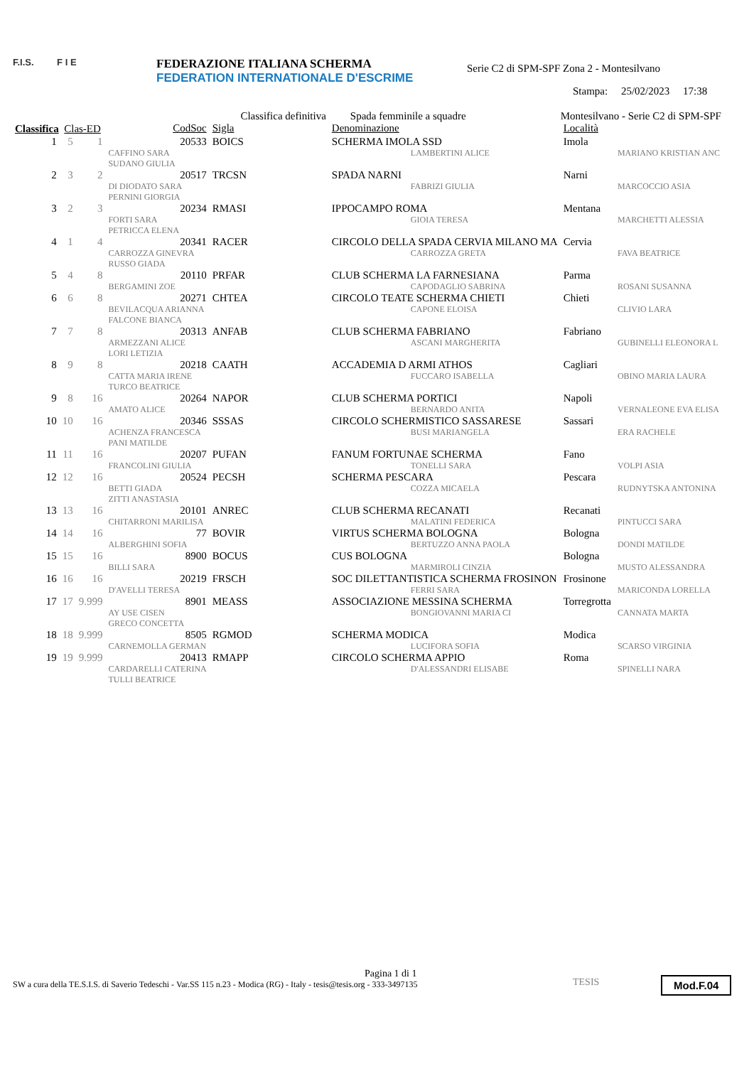F.I.S. F I E
FEDERAZIONE ITALIANA SCHERMA
FEDERATION INTERNATIONALE D'ESCRIME
Serie C2 di SPM-SPF Zona 2 - Montesilvano
Stampa: 25/02/2023 17:38
| | | | Classifica definitiva | | Spada femminile a squadre | Montesilvano - Serie C2 di SPM-SPF | |
| Classifica | Clas-ED | | CodSoc | Sigla | Denominazione | Località | |
| 1 | 5 | 1 | 20533 | BOICS | SCHERMA IMOLA SSD | Imola | |
| | | | CAFFINO SARA SUDANO GIULIA | | LAMBERTINI ALICE | | MARIANO KRISTIAN ANC |
| 2 | 3 | 2 | 20517 | TRCSN | SPADA NARNI | Narni | |
| | | | DI DIODATO SARA PERNINI GIORGIA | | FABRIZI GIULIA | | MARCOCCIO ASIA |
| 3 | 2 | 3 | 20234 | RMASI | IPPOCAMPO ROMA | Mentana | |
| | | | FORTI SARA PETRICCA ELENA | | GIOIA TERESA | | MARCHETTI ALESSIA |
| 4 | 1 | 4 | 20341 | RACER | CIRCOLO DELLA SPADA CERVIA MILANO MA | Cervia | |
| | | | CARROZZA GINEVRA RUSSO GIADA | | CARROZZA GRETA | | FAVA BEATRICE |
| 5 | 4 | 8 | 20110 | PRFAR | CLUB SCHERMA LA FARNESIANA | Parma | |
| | | | BERGAMINI ZOE | | CAPODAGLIO SABRINA | | ROSANI SUSANNA |
| 6 | 6 | 8 | 20271 | CHTEA | CIRCOLO TEATE SCHERMA CHIETI | Chieti | |
| | | | BEVILACQUA ARIANNA FALCONE BIANCA | | CAPONE ELOISA | | CLIVIO LARA |
| 7 | 7 | 8 | 20313 | ANFAB | CLUB SCHERMA FABRIANO | Fabriano | |
| | | | ARMEZZANI ALICE LORI LETIZIA | | ASCANI MARGHERITA | | GUBINELLI ELEONORA L |
| 8 | 9 | 8 | 20218 | CAATH | ACCADEMIA D ARMI ATHOS | Cagliari | |
| | | | CATTA MARIA IRENE TURCO BEATRICE | | FUCCARO ISABELLA | | OBINO MARIA LAURA |
| 9 | 8 | 16 | 20264 | NAPOR | CLUB SCHERMA PORTICI | Napoli | |
| | | | AMATO ALICE | | BERNARDO ANITA | | VERNALEONE EVA ELISA |
| 10 | 10 | 16 | 20346 | SSSAS | CIRCOLO SCHERMISTICO SASSARESE | Sassari | |
| | | | ACHENZA FRANCESCA PANI MATILDE | | BUSI MARIANGELA | | ERA RACHELE |
| 11 | 11 | 16 | 20207 | PUFAN | FANUM FORTUNAE SCHERMA | Fano | |
| | | | FRANCOLINI GIULIA | | TONELLI SARA | | VOLPI ASIA |
| 12 | 12 | 16 | 20524 | PECSH | SCHERMA PESCARA | Pescara | |
| | | | BETTI GIADA ZITTI ANASTASIA | | COZZA MICAELA | | RUDNYTSKA ANTONINA |
| 13 | 13 | 16 | 20101 | ANREC | CLUB SCHERMA RECANATI | Recanati | |
| | | | CHITARRONI MARILISA | | MALATINI FEDERICA | | PINTUCCI SARA |
| 14 | 14 | 16 | 77 | BOVIR | VIRTUS SCHERMA BOLOGNA | Bologna | |
| | | | ALBERGHINI SOFIA | | BERTUZZO ANNA PAOLA | | DONDI MATILDE |
| 15 | 15 | 16 | 8900 | BOCUS | CUS BOLOGNA | Bologna | |
| | | | BILLI SARA | | MARMIROLI CINZIA | | MUSTO ALESSANDRA |
| 16 | 16 | 16 | 20219 | FRSCH | SOC DILETTANTISTICA SCHERMA FROSINON | Frosinone | |
| | | | D'AVELLI TERESA | | FERRI SARA | | MARICONDA LORELLA |
| 17 | 17 | 9.999 | 8901 | MEASS | ASSOCIAZIONE MESSINA SCHERMA | Torregrotta | |
| | | | AY USE CISEN GRECO CONCETTA | | BONGIOVANNI MARIA CI | | CANNATA MARTA |
| 18 | 18 | 9.999 | 8505 | RGMOD | SCHERMA MODICA | Modica | |
| | | | CARNEMOLLA GERMAN | | LUCIFORA SOFIA | | SCARSO VIRGINIA |
| 19 | 19 | 9.999 | 20413 | RMAPP | CIRCOLO SCHERMA APPIO | Roma | |
| | | | CARDARELLI CATERINA TULLI BEATRICE | | D'ALESSANDRI ELISABE | | SPINELLI NARA |
Pagina 1 di 1
SW a cura della TE.S.I.S. di Saverio Tedeschi - Var.SS 115 n.23 - Modica (RG) - Italy - tesis@tesis.org - 333-3497135
TESIS Mod.F.04